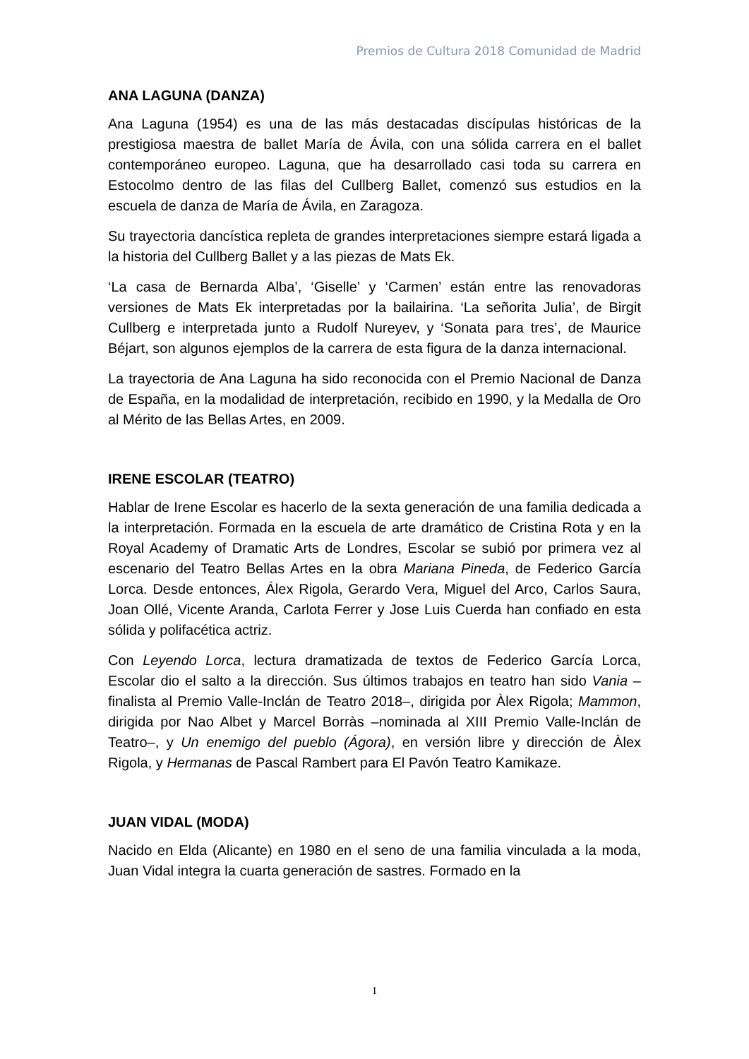Premios de Cultura 2018 Comunidad de Madrid
ANA LAGUNA (DANZA)
Ana Laguna (1954) es una de las más destacadas discípulas históricas de la prestigiosa maestra de ballet María de Ávila, con una sólida carrera en el ballet contemporáneo europeo. Laguna, que ha desarrollado casi toda su carrera en Estocolmo dentro de las filas del Cullberg Ballet, comenzó sus estudios en la escuela de danza de María de Ávila, en Zaragoza.
Su trayectoria dancística repleta de grandes interpretaciones siempre estará ligada a la historia del Cullberg Ballet y a las piezas de Mats Ek.
‘La casa de Bernarda Alba’, ‘Giselle’ y ‘Carmen’ están entre las renovadoras versiones de Mats Ek interpretadas por la bailairina. ‘La señorita Julia’, de Birgit Cullberg e interpretada junto a Rudolf Nureyev, y ‘Sonata para tres’, de Maurice Béjart, son algunos ejemplos de la carrera de esta figura de la danza internacional.
La trayectoria de Ana Laguna ha sido reconocida con el Premio Nacional de Danza de España, en la modalidad de interpretación, recibido en 1990, y la Medalla de Oro al Mérito de las Bellas Artes, en 2009.
IRENE ESCOLAR (TEATRO)
Hablar de Irene Escolar es hacerlo de la sexta generación de una familia dedicada a la interpretación. Formada en la escuela de arte dramático de Cristina Rota y en la Royal Academy of Dramatic Arts de Londres, Escolar se subió por primera vez al escenario del Teatro Bellas Artes en la obra Mariana Pineda, de Federico García Lorca. Desde entonces, Álex Rigola, Gerardo Vera, Miguel del Arco, Carlos Saura, Joan Ollé, Vicente Aranda, Carlota Ferrer y Jose Luis Cuerda han confiado en esta sólida y polifacética actriz.
Con Leyendo Lorca, lectura dramatizada de textos de Federico García Lorca, Escolar dio el salto a la dirección. Sus últimos trabajos en teatro han sido Vania –finalista al Premio Valle-Inclán de Teatro 2018–, dirigida por Àlex Rigola; Mammon, dirigida por Nao Albet y Marcel Borràs –nominada al XIII Premio Valle-Inclán de Teatro–, y Un enemigo del pueblo (Ágora), en versión libre y dirección de Àlex Rigola, y Hermanas de Pascal Rambert para El Pavón Teatro Kamikaze.
JUAN VIDAL (MODA)
Nacido en Elda (Alicante) en 1980 en el seno de una familia vinculada a la moda, Juan Vidal integra la cuarta generación de sastres. Formado en la
1